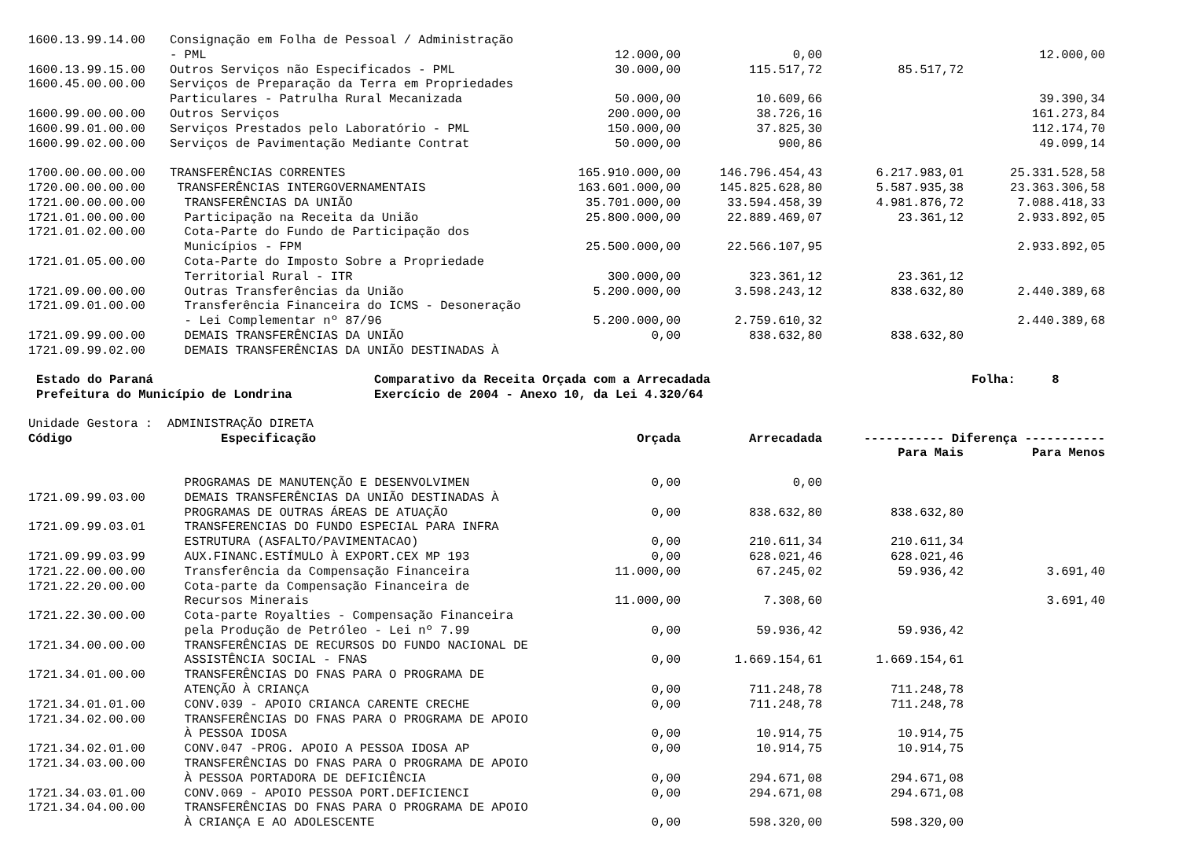| 1600.13.99.14.00 | Consignação em Folha de Pessoal / Administração | | | | |
| | - PML | 12.000,00 | 0,00 | | 12.000,00 |
| 1600.13.99.15.00 | Outros Serviços não Especificados - PML | 30.000,00 | 115.517,72 | 85.517,72 | |
| 1600.45.00.00.00 | Serviços de Preparação da Terra em Propriedades | | | | |
| | Particulares - Patrulha Rural Mecanizada | 50.000,00 | 10.609,66 | | 39.390,34 |
| 1600.99.00.00.00 | Outros Serviços | 200.000,00 | 38.726,16 | | 161.273,84 |
| 1600.99.01.00.00 | Serviços Prestados pelo Laboratório - PML | 150.000,00 | 37.825,30 | | 112.174,70 |
| 1600.99.02.00.00 | Serviços de Pavimentação Mediante Contrat | 50.000,00 | 900,86 | | 49.099,14 |
| 1700.00.00.00.00 | TRANSFERÊNCIAS CORRENTES | 165.910.000,00 | 146.796.454,43 | 6.217.983,01 | 25.331.528,58 |
| 1720.00.00.00.00 | TRANSFERÊNCIAS INTERGOVERNAMENTAIS | 163.601.000,00 | 145.825.628,80 | 5.587.935,38 | 23.363.306,58 |
| 1721.00.00.00.00 | TRANSFERÊNCIAS DA UNIÃO | 35.701.000,00 | 33.594.458,39 | 4.981.876,72 | 7.088.418,33 |
| 1721.01.00.00.00 | Participação na Receita da União | 25.800.000,00 | 22.889.469,07 | 23.361,12 | 2.933.892,05 |
| 1721.01.02.00.00 | Cota-Parte do Fundo de Participação dos | | | | |
| | Municípios - FPM | 25.500.000,00 | 22.566.107,95 | | 2.933.892,05 |
| 1721.01.05.00.00 | Cota-Parte do Imposto Sobre a Propriedade | | | | |
| | Territorial Rural - ITR | 300.000,00 | 323.361,12 | 23.361,12 | |
| 1721.09.00.00.00 | Outras Transferências da União | 5.200.000,00 | 3.598.243,12 | 838.632,80 | 2.440.389,68 |
| 1721.09.01.00.00 | Transferência Financeira do ICMS - Desoneração | | | | |
| | - Lei Complementar nº 87/96 | 5.200.000,00 | 2.759.610,32 | | 2.440.389,68 |
| 1721.09.99.00.00 | DEMAIS TRANSFERÊNCIAS DA UNIÃO | 0,00 | 838.632,80 | 838.632,80 | |
| 1721.09.99.02.00 | DEMAIS TRANSFERÊNCIAS DA UNIÃO DESTINADAS À | | | | |
Estado do Paraná Prefeitura do Município de Londrina
Comparativo da Receita Orçada com a Arrecadada Exercício de 2004 - Anexo 10, da Lei 4.320/64
Folha: 8
Unidade Gestora : ADMINISTRAÇÃO DIRETA
| Código | Especificação | Orçada | Arrecadada | ----------- Diferença ----------- | |
| --- | --- | --- | --- | --- | --- |
| | | | | Para Mais | Para Menos |
| | PROGRAMAS DE MANUTENÇÃO E DESENVOLVIMEN | 0,00 | 0,00 | | |
| 1721.09.99.03.00 | DEMAIS TRANSFERÊNCIAS DA UNIÃO DESTINADAS À | | | | |
| | PROGRAMAS DE OUTRAS ÁREAS DE ATUAÇÃO | 0,00 | 838.632,80 | 838.632,80 | |
| 1721.09.99.03.01 | TRANSFERENCIAS DO FUNDO ESPECIAL PARA INFRA | | | | |
| | ESTRUTURA (ASFALTO/PAVIMENTACAO) | 0,00 | 210.611,34 | 210.611,34 | |
| 1721.09.99.03.99 | AUX.FINANC.ESTÍMULO À EXPORT.CEX MP 193 | 0,00 | 628.021,46 | 628.021,46 | |
| 1721.22.00.00.00 | Transferência da Compensação Financeira | 11.000,00 | 67.245,02 | 59.936,42 | 3.691,40 |
| 1721.22.20.00.00 | Cota-parte da Compensação Financeira de | | | | |
| | Recursos Minerais | 11.000,00 | 7.308,60 | | 3.691,40 |
| 1721.22.30.00.00 | Cota-parte Royalties - Compensação Financeira | | | | |
| | pela Produção de Petróleo - Lei nº 7.99 | 0,00 | 59.936,42 | 59.936,42 | |
| 1721.34.00.00.00 | TRANSFERÊNCIAS DE RECURSOS DO FUNDO NACIONAL DE | | | | |
| | ASSISTÊNCIA SOCIAL - FNAS | 0,00 | 1.669.154,61 | 1.669.154,61 | |
| 1721.34.01.00.00 | TRANSFERÊNCIAS DO FNAS PARA O PROGRAMA DE | | | | |
| | ATENÇÃO À CRIANÇA | 0,00 | 711.248,78 | 711.248,78 | |
| 1721.34.01.01.00 | CONV.039 - APOIO CRIANCA CARENTE CRECHE | 0,00 | 711.248,78 | 711.248,78 | |
| 1721.34.02.00.00 | TRANSFERÊNCIAS DO FNAS PARA O PROGRAMA DE APOIO | | | | |
| | À PESSOA IDOSA | 0,00 | 10.914,75 | 10.914,75 | |
| 1721.34.02.01.00 | CONV.047 -PROG. APOIO A PESSOA IDOSA AP | 0,00 | 10.914,75 | 10.914,75 | |
| 1721.34.03.00.00 | TRANSFERÊNCIAS DO FNAS PARA O PROGRAMA DE APOIO | | | | |
| | À PESSOA PORTADORA DE DEFICIÊNCIA | 0,00 | 294.671,08 | 294.671,08 | |
| 1721.34.03.01.00 | CONV.069 - APOIO PESSOA PORT.DEFICIENCI | 0,00 | 294.671,08 | 294.671,08 | |
| 1721.34.04.00.00 | TRANSFERÊNCIAS DO FNAS PARA O PROGRAMA DE APOIO | | | | |
| | À CRIANÇA E AO ADOLESCENTE | 0,00 | 598.320,00 | 598.320,00 | |